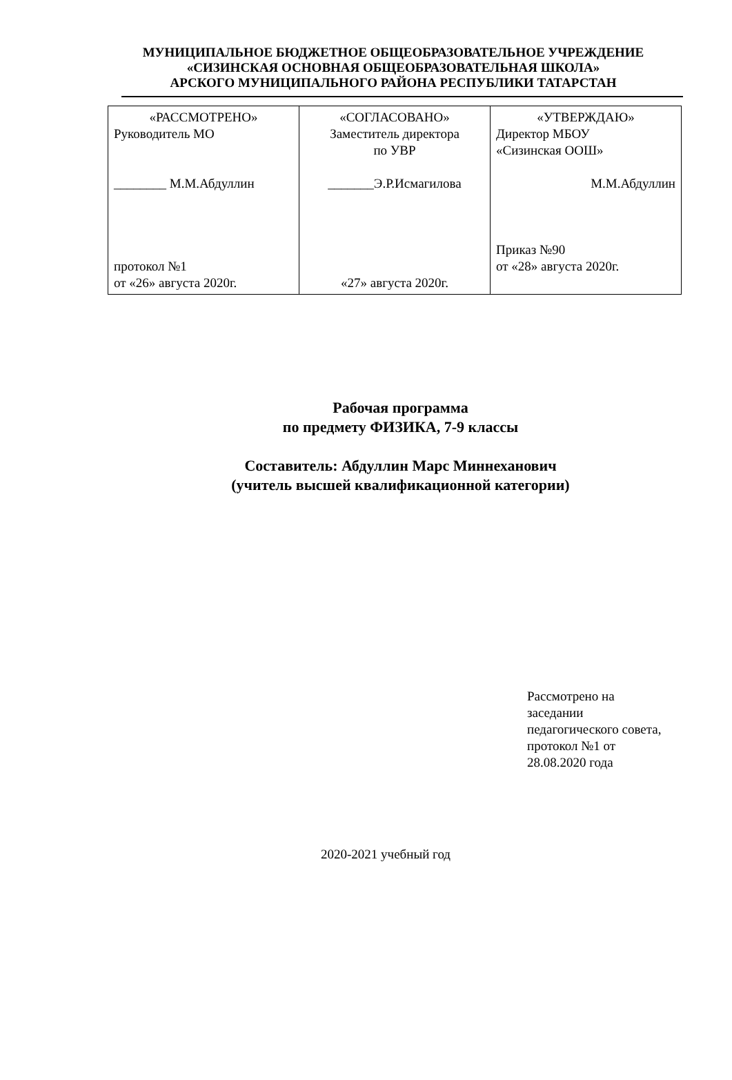МУНИЦИПАЛЬНОЕ БЮДЖЕТНОЕ ОБЩЕОБРАЗОВАТЕЛЬНОЕ УЧРЕЖДЕНИЕ
«СИЗИНСКАЯ ОСНОВНАЯ ОБЩЕОБРАЗОВАТЕЛЬНАЯ ШКОЛА»
АРСКОГО МУНИЦИПАЛЬНОГО РАЙОНА РЕСПУБЛИКИ ТАТАРСТАН
| «РАССМОТРЕНО» Руководитель МО ________ М.М.Абдуллин протокол №1 от «26» августа 2020г. | «СОГЛАСОВАНО» Заместитель директора по УВР _______Э.Р.Исмагилова «27» августа 2020г. | «УТВЕРЖДАЮ» Директор МБОУ «Сизинская ООШ» М.М.Абдуллин Приказ №90 от «28» августа 2020г. |
Рабочая программа
по предмету ФИЗИКА, 7-9 классы
Составитель: Абдуллин Марс Миннеханович
(учитель высшей квалификационной категории)
Рассмотрено на
заседании
педагогического совета,
протокол №1 от
28.08.2020 года
2020-2021 учебный год